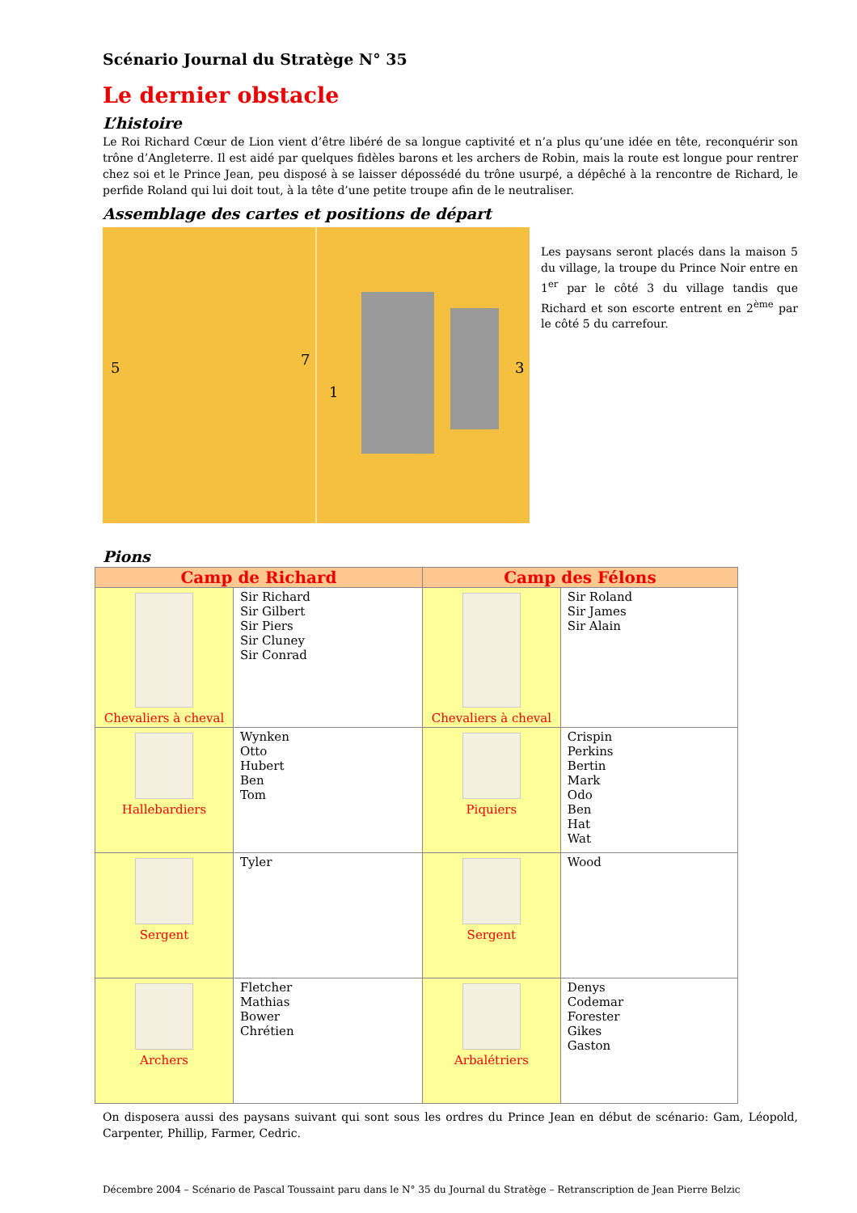Scénario Journal du Stratège N° 35
Le dernier obstacle
L’histoire
Le Roi Richard Cœur de Lion vient d’être libéré de sa longue captivité et n’a plus qu’une idée en tête, reconquérir son trône d’Angleterre. Il est aidé par quelques fidèles barons et les archers de Robin, mais la route est longue pour rentrer chez soi et le Prince Jean, peu disposé à se laisser dépossédé du trône usurpé, a dépêché à la rencontre de Richard, le perfide Roland qui lui doit tout, à la tête d’une petite troupe afin de le neutraliser.
Assemblage des cartes et positions de départ
5
7
1
3
Les paysans seront placés dans la maison 5 du village, la troupe du Prince Noir entre en 1<sup>er</sup> par le côté 3 du village tandis que Richard et son escorte entrent en 2<sup>ème</sup> par le côté 5 du carrefour.
Pions
| Camp de Richard | | Camp des Félons | |
| --- | --- | --- | --- |
| Chevaliers à cheval | Sir Richard Sir Gilbert Sir Piers Sir Cluney Sir Conrad | Chevaliers à cheval | Sir Roland Sir James Sir Alain |
| Hallebardiers | Wynken Otto Hubert Ben Tom | Piquiers | Crispin Perkins Bertin Mark Odo Ben Hat Wat |
| Sergent | Tyler | Sergent | Wood |
| Archers | Fletcher Mathias Bower Chrétien | Arbalétriers | Denys Codemar Forester Gikes Gaston |
On disposera aussi des paysans suivant qui sont sous les ordres du Prince Jean en début de scénario: Gam, Léopold, Carpenter, Phillip, Farmer, Cedric.
Décembre 2004 – Scénario de Pascal Toussaint paru dans le N° 35 du Journal du Stratège – Retranscription de Jean Pierre Belzic